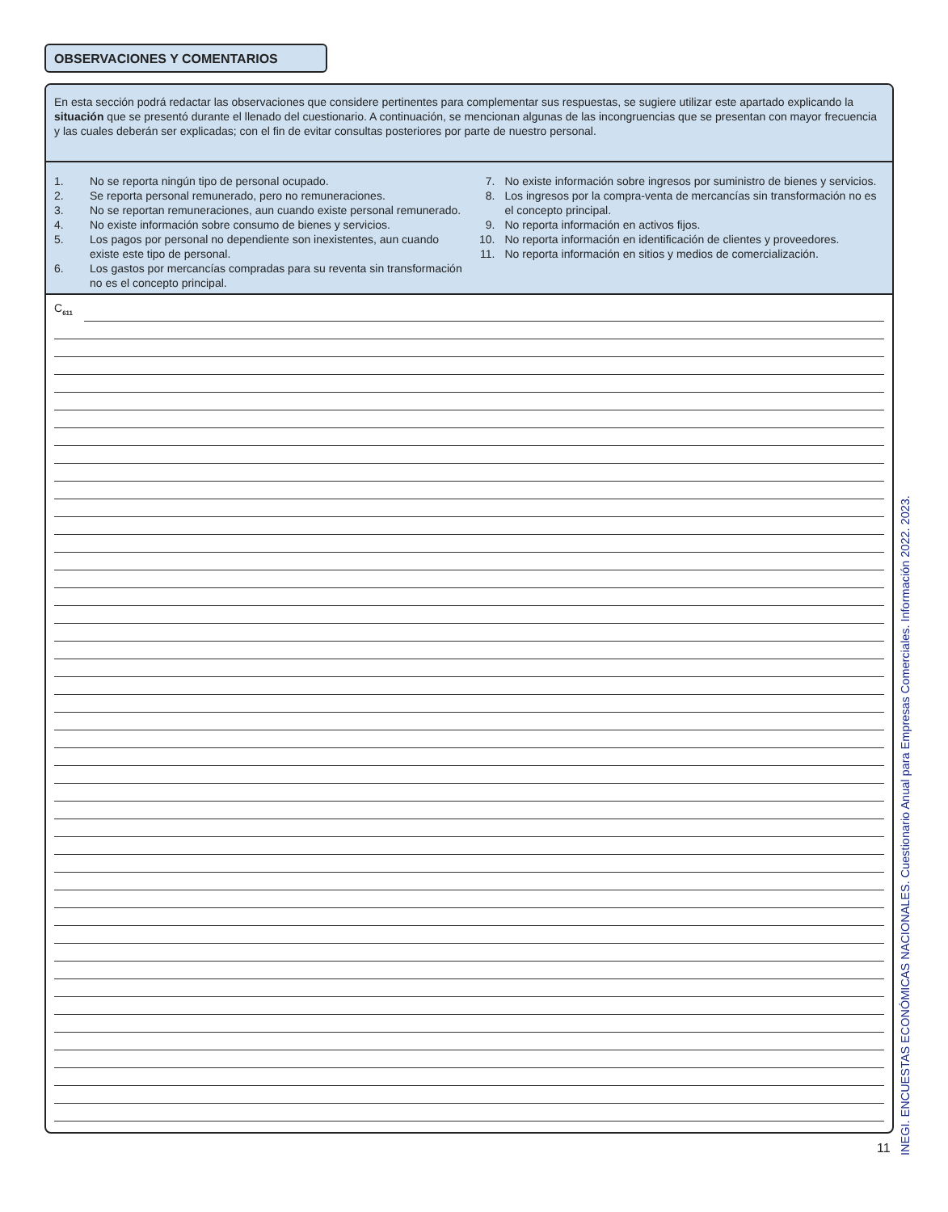OBSERVACIONES Y COMENTARIOS
En esta sección podrá redactar las observaciones que considere pertinentes para complementar sus respuestas, se sugiere utilizar este apartado explicando la situación que se presentó durante el llenado del cuestionario. A continuación, se mencionan algunas de las incongruencias que se presentan con mayor frecuencia y las cuales deberán ser explicadas; con el fin de evitar consultas posteriores por parte de nuestro personal.
1. No se reporta ningún tipo de personal ocupado.
2. Se reporta personal remunerado, pero no remuneraciones.
3. No se reportan remuneraciones, aun cuando existe personal remunerado.
4. No existe información sobre consumo de bienes y servicios.
5. Los pagos por personal no dependiente son inexistentes, aun cuando existe este tipo de personal.
6. Los gastos por mercancías compradas para su reventa sin transformación no es el concepto principal.
7. No existe información sobre ingresos por suministro de bienes y servicios.
8. Los ingresos por la compra-venta de mercancías sin transformación no es el concepto principal.
9. No reporta información en activos fijos.
10. No reporta información en identificación de clientes y proveedores.
11. No reporta información en sitios y medios de comercialización.
C<sub>611</sub>
11
INEGI. ENCUESTAS ECONÓMICAS NACIONALES. Cuestionario Anual para Empresas Comerciales. Información 2022. 2023.